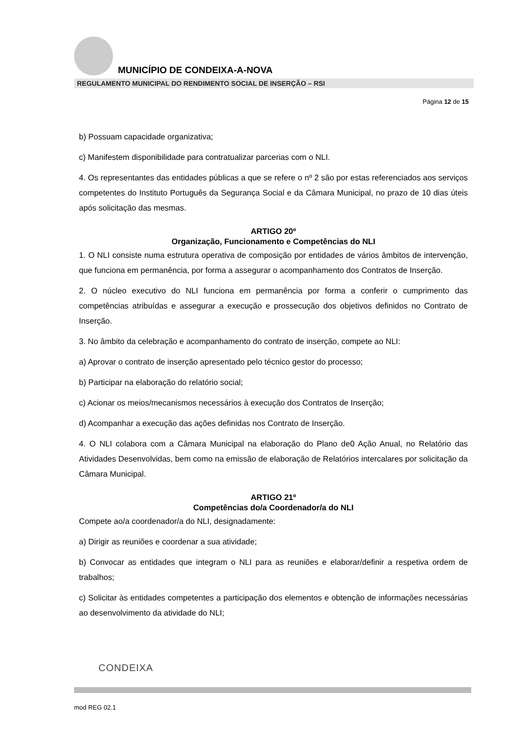MUNICÍPIO DE CONDEIXA-A-NOVA
REGULAMENTO MUNICIPAL DO RENDIMENTO SOCIAL DE INSERÇÃO – RSI
Página 12 de 15
b) Possuam capacidade organizativa;
c) Manifestem disponibilidade para contratualizar parcerias com o NLI.
4. Os representantes das entidades públicas a que se refere o nº 2 são por estas referenciados aos serviços competentes do Instituto Português da Segurança Social e da Câmara Municipal, no prazo de 10 dias úteis após solicitação das mesmas.
ARTIGO 20º
Organização, Funcionamento e Competências do NLI
1. O NLI consiste numa estrutura operativa de composição por entidades de vários âmbitos de intervenção, que funciona em permanência, por forma a assegurar o acompanhamento dos Contratos de Inserção.
2. O núcleo executivo do NLI funciona em permanência por forma a conferir o cumprimento das competências atribuídas e assegurar a execução e prossecução dos objetivos definidos no Contrato de Inserção.
3. No âmbito da celebração e acompanhamento do contrato de inserção, compete ao NLI:
a) Aprovar o contrato de inserção apresentado pelo técnico gestor do processo;
b) Participar na elaboração do relatório social;
c) Acionar os meios/mecanismos necessários à execução dos Contratos de Inserção;
d) Acompanhar a execução das ações definidas nos Contrato de Inserção.
4. O NLI colabora com a Câmara Municipal na elaboração do Plano de0 Ação Anual, no Relatório das Atividades Desenvolvidas, bem como na emissão de elaboração de Relatórios intercalares por solicitação da Câmara Municipal.
ARTIGO 21º
Competências do/a Coordenador/a do NLI
Compete ao/a coordenador/a do NLI, designadamente:
a) Dirigir as reuniões e coordenar a sua atividade;
b) Convocar as entidades que integram o NLI para as reuniões e elaborar/definir a respetiva ordem de trabalhos;
c) Solicitar às entidades competentes a participação dos elementos e obtenção de informações necessárias ao desenvolvimento da atividade do NLI;
CONDEIXA
mod REG 02.1